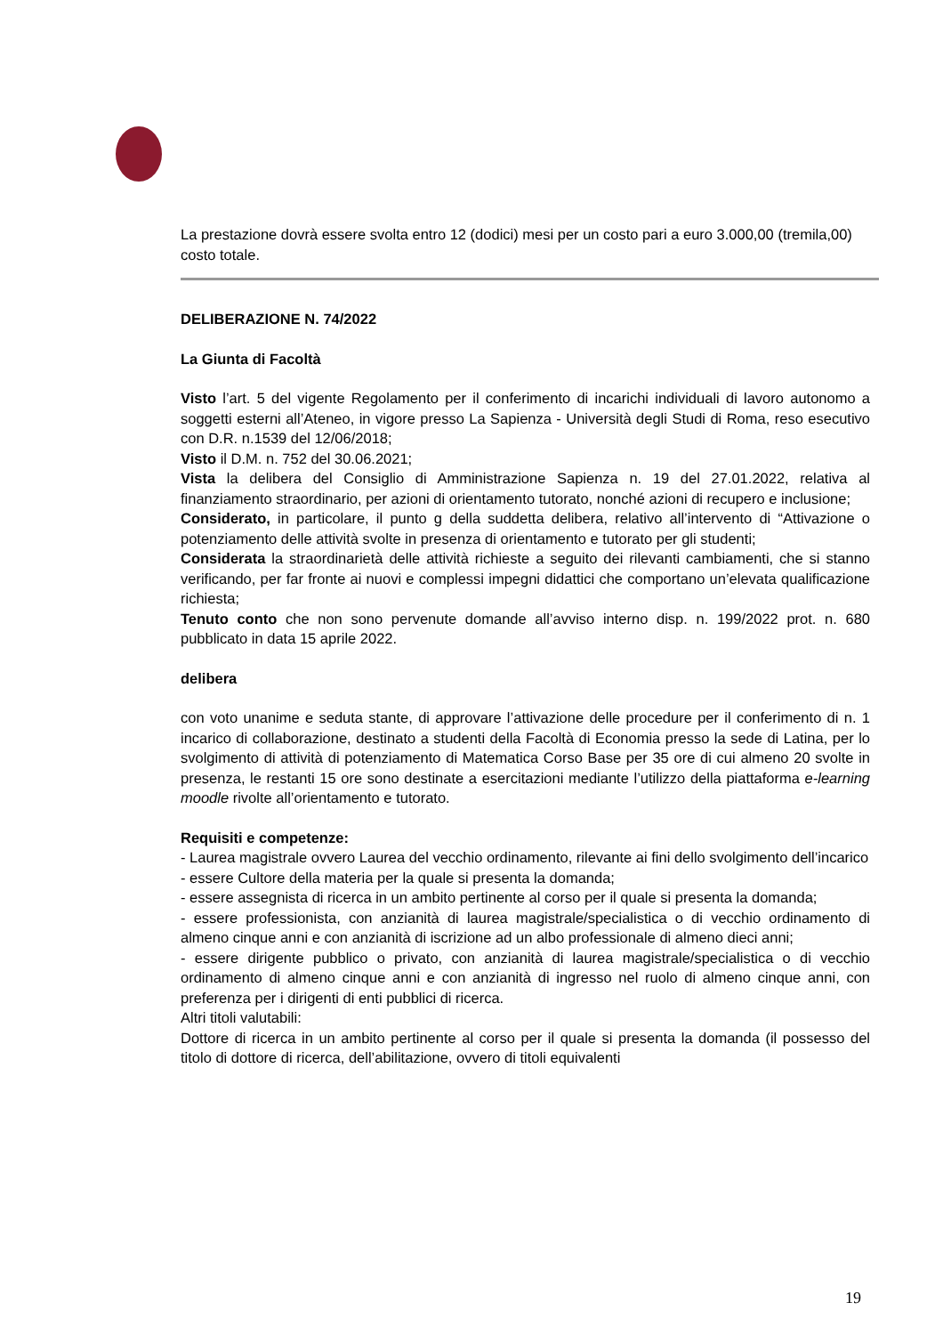La prestazione dovrà essere svolta entro 12 (dodici) mesi per un costo pari a euro 3.000,00 (tremila,00) costo totale.
DELIBERAZIONE N. 74/2022
La Giunta di Facoltà
Visto l’art. 5 del vigente Regolamento per il conferimento di incarichi individuali di lavoro autonomo a soggetti esterni all’Ateneo, in vigore presso La Sapienza - Università degli Studi di Roma, reso esecutivo con D.R. n.1539 del 12/06/2018;
Visto il D.M. n. 752 del 30.06.2021;
Vista la delibera del Consiglio di Amministrazione Sapienza n. 19 del 27.01.2022, relativa al finanziamento straordinario, per azioni di orientamento tutorato, nonché azioni di recupero e inclusione;
Considerato, in particolare, il punto g della suddetta delibera, relativo all’intervento di “Attivazione o potenziamento delle attività svolte in presenza di orientamento e tutorato per gli studenti;
Considerata la straordinarietà delle attività richieste a seguito dei rilevanti cambiamenti, che si stanno verificando, per far fronte ai nuovi e complessi impegni didattici che comportano un’elevata qualificazione richiesta;
Tenuto conto che non sono pervenute domande all’avviso interno disp. n. 199/2022 prot. n. 680 pubblicato in data 15 aprile 2022.
delibera
con voto unanime e seduta stante, di approvare l’attivazione delle procedure per il conferimento di n. 1 incarico di collaborazione, destinato a studenti della Facoltà di Economia presso la sede di Latina, per lo svolgimento di attività di potenziamento di Matematica Corso Base per 35 ore di cui almeno 20 svolte in presenza, le restanti 15 ore sono destinate a esercitazioni mediante l’utilizzo della piattaforma e-learning moodle rivolte all’orientamento e tutorato.
Requisiti e competenze:
- Laurea magistrale ovvero Laurea del vecchio ordinamento, rilevante ai fini dello svolgimento dell’incarico
- essere Cultore della materia per la quale si presenta la domanda;
- essere assegnista di ricerca in un ambito pertinente al corso per il quale si presenta la domanda;
- essere professionista, con anzianità di laurea magistrale/specialistica o di vecchio ordinamento di almeno cinque anni e con anzianità di iscrizione ad un albo professionale di almeno dieci anni;
- essere dirigente pubblico o privato, con anzianità di laurea magistrale/specialistica o di vecchio ordinamento di almeno cinque anni e con anzianità di ingresso nel ruolo di almeno cinque anni, con preferenza per i dirigenti di enti pubblici di ricerca.
Altri titoli valutabili:
Dottore di ricerca in un ambito pertinente al corso per il quale si presenta la domanda (il possesso del titolo di dottore di ricerca, dell’abilitazione, ovvero di titoli equivalenti
19